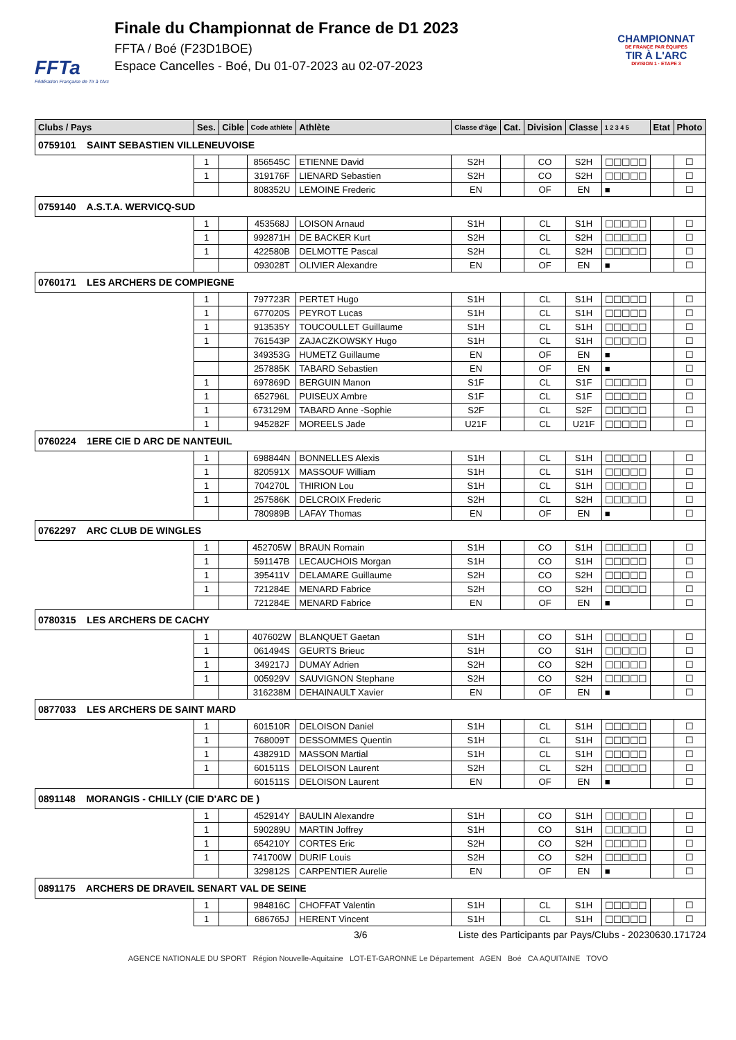FFTa
Fédération Française de Tir à l'Arc
Finale du Championnat de France de D1 2023
FFTA / Boé (F23D1BOE)
Espace Cancelles - Boé, Du 01-07-2023 au 02-07-2023
CHAMPIONNAT
DE FRANCE PAR ÉQUIPES
TIR À L'ARC
DIVISION 1 · ETAPE 3
| Clubs / Pays | Ses. | Cible | Code athlète | Athlète | Classe d'âge | Cat. | Division | Classe | 1 2 3 4 5 | Etat | Photo |
| --- | --- | --- | --- | --- | --- | --- | --- | --- | --- | --- | --- |
| 0759101 SAINT SEBASTIEN VILLENEUVOISE | | | | | | | | | | | |
| | 1 | | 856545C | ETIENNE David | S2H | | CO | S2H | ☐☐☐☐☐ | | ☐ |
| | 1 | | 319176F | LIENARD Sebastien | S2H | | CO | S2H | ☐☐☐☐☐ | | ☐ |
| | | | 808352U | LEMOINE Frederic | EN | | OF | EN | ■ | | ☐ |
| 0759140 A.S.T.A. WERVICQ-SUD | | | | | | | | | | | |
| | 1 | | 453568J | LOISON Arnaud | S1H | | CL | S1H | ☐☐☐☐☐ | | ☐ |
| | 1 | | 992871H | DE BACKER Kurt | S2H | | CL | S2H | ☐☐☐☐☐ | | ☐ |
| | 1 | | 422580B | DELMOTTE Pascal | S2H | | CL | S2H | ☐☐☐☐☐ | | ☐ |
| | | | 093028T | OLIVIER Alexandre | EN | | OF | EN | ■ | | ☐ |
| 0760171 LES ARCHERS DE COMPIEGNE | | | | | | | | | | | |
| | 1 | | 797723R | PERTET Hugo | S1H | | CL | S1H | ☐☐☐☐☐ | | ☐ |
| | 1 | | 677020S | PEYROT Lucas | S1H | | CL | S1H | ☐☐☐☐☐ | | ☐ |
| | 1 | | 913535Y | TOUCOULLET Guillaume | S1H | | CL | S1H | ☐☐☐☐☐ | | ☐ |
| | 1 | | 761543P | ZAJACZKOWSKY Hugo | S1H | | CL | S1H | ☐☐☐☐☐ | | ☐ |
| | | | 349353G | HUMETZ Guillaume | EN | | OF | EN | ■ | | ☐ |
| | | | 257885K | TABARD Sebastien | EN | | OF | EN | ■ | | ☐ |
| | 1 | | 697869D | BERGUIN Manon | S1F | | CL | S1F | ☐☐☐☐☐ | | ☐ |
| | 1 | | 652796L | PUISEUX Ambre | S1F | | CL | S1F | ☐☐☐☐☐ | | ☐ |
| | 1 | | 673129M | TABARD Anne -Sophie | S2F | | CL | S2F | ☐☐☐☐☐ | | ☐ |
| | 1 | | 945282F | MOREELS Jade | U21F | | CL | U21F | ☐☐☐☐☐ | | ☐ |
| 0760224 1ERE CIE D ARC DE NANTEUIL | | | | | | | | | | | |
| | 1 | | 698844N | BONNELLES Alexis | S1H | | CL | S1H | ☐☐☐☐☐ | | ☐ |
| | 1 | | 820591X | MASSOUF William | S1H | | CL | S1H | ☐☐☐☐☐ | | ☐ |
| | 1 | | 704270L | THIRION Lou | S1H | | CL | S1H | ☐☐☐☐☐ | | ☐ |
| | 1 | | 257586K | DELCROIX Frederic | S2H | | CL | S2H | ☐☐☐☐☐ | | ☐ |
| | | | 780989B | LAFAY Thomas | EN | | OF | EN | ■ | | ☐ |
| 0762297 ARC CLUB DE WINGLES | | | | | | | | | | | |
| | 1 | | 452705W | BRAUN Romain | S1H | | CO | S1H | ☐☐☐☐☐ | | ☐ |
| | 1 | | 591147B | LECAUCHOIS Morgan | S1H | | CO | S1H | ☐☐☐☐☐ | | ☐ |
| | 1 | | 395411V | DELAMARE Guillaume | S2H | | CO | S2H | ☐☐☐☐☐ | | ☐ |
| | 1 | | 721284E | MENARD Fabrice | S2H | | CO | S2H | ☐☐☐☐☐ | | ☐ |
| | | | 721284E | MENARD Fabrice | EN | | OF | EN | ■ | | ☐ |
| 0780315 LES ARCHERS DE CACHY | | | | | | | | | | | |
| | 1 | | 407602W | BLANQUET Gaetan | S1H | | CO | S1H | ☐☐☐☐☐ | | ☐ |
| | 1 | | 061494S | GEURTS Brieuc | S1H | | CO | S1H | ☐☐☐☐☐ | | ☐ |
| | 1 | | 349217J | DUMAY Adrien | S2H | | CO | S2H | ☐☐☐☐☐ | | ☐ |
| | 1 | | 005929V | SAUVIGNON Stephane | S2H | | CO | S2H | ☐☐☐☐☐ | | ☐ |
| | | | 316238M | DEHAINAULT Xavier | EN | | OF | EN | ■ | | ☐ |
| 0877033 LES ARCHERS DE SAINT MARD | | | | | | | | | | | |
| | 1 | | 601510R | DELOISON Daniel | S1H | | CL | S1H | ☐☐☐☐☐ | | ☐ |
| | 1 | | 768009T | DESSOMMES Quentin | S1H | | CL | S1H | ☐☐☐☐☐ | | ☐ |
| | 1 | | 438291D | MASSON Martial | S1H | | CL | S1H | ☐☐☐☐☐ | | ☐ |
| | 1 | | 601511S | DELOISON Laurent | S2H | | CL | S2H | ☐☐☐☐☐ | | ☐ |
| | | | 601511S | DELOISON Laurent | EN | | OF | EN | ■ | | ☐ |
| 0891148 MORANGIS - CHILLY (CIE D'ARC DE ) | | | | | | | | | | | |
| | 1 | | 452914Y | BAULIN Alexandre | S1H | | CO | S1H | ☐☐☐☐☐ | | ☐ |
| | 1 | | 590289U | MARTIN Joffrey | S1H | | CO | S1H | ☐☐☐☐☐ | | ☐ |
| | 1 | | 654210Y | CORTES Eric | S2H | | CO | S2H | ☐☐☐☐☐ | | ☐ |
| | 1 | | 741700W | DURIF Louis | S2H | | CO | S2H | ☐☐☐☐☐ | | ☐ |
| | | | 329812S | CARPENTIER Aurelie | EN | | OF | EN | ■ | | ☐ |
| 0891175 ARCHERS DE DRAVEIL SENART VAL DE SEINE | | | | | | | | | | | |
| | 1 | | 984816C | CHOFFAT Valentin | S1H | | CL | S1H | ☐☐☐☐☐ | | ☐ |
| | 1 | | 686765J | HERENT Vincent | S1H | | CL | S1H | ☐☐☐☐☐ | | ☐ |
3/6 Liste des Participants par Pays/Clubs - 20230630.171724
AGENCE NATIONALE DU SPORT Région Nouvelle-Aquitaine LOT-ET-GARONNE Le Département AGEN Boé CA AQUITAINE TOVO